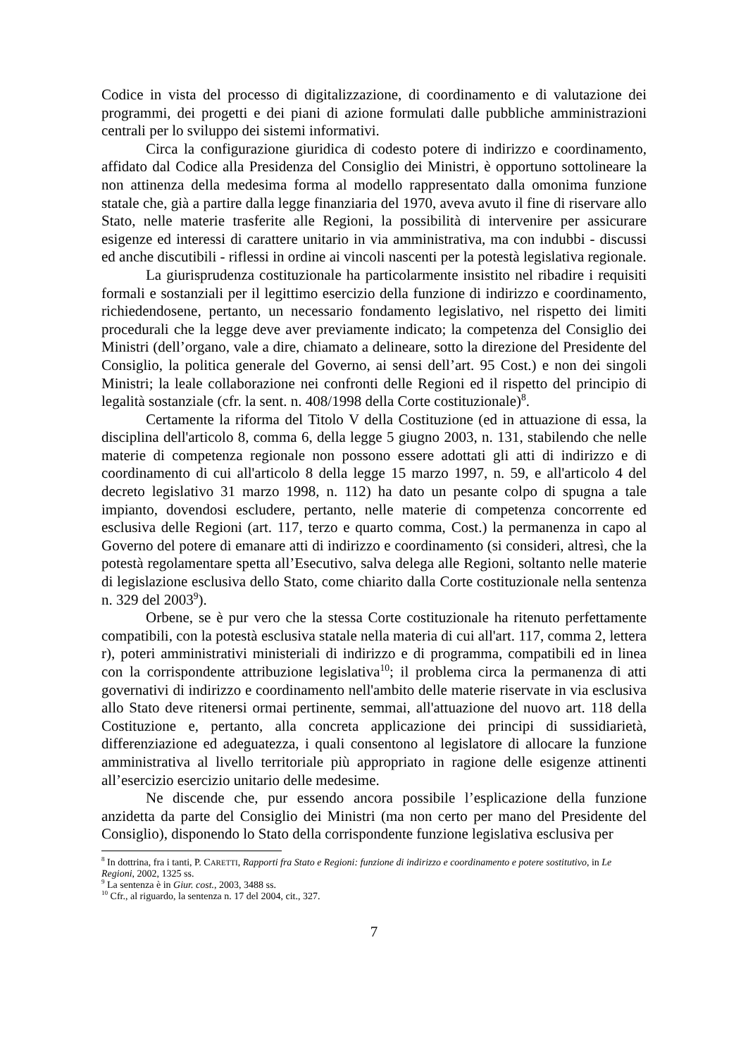Codice in vista del processo di digitalizzazione, di coordinamento e di valutazione dei programmi, dei progetti e dei piani di azione formulati dalle pubbliche amministrazioni centrali per lo sviluppo dei sistemi informativi.
Circa la configurazione giuridica di codesto potere di indirizzo e coordinamento, affidato dal Codice alla Presidenza del Consiglio dei Ministri, è opportuno sottolineare la non attinenza della medesima forma al modello rappresentato dalla omonima funzione statale che, già a partire dalla legge finanziaria del 1970, aveva avuto il fine di riservare allo Stato, nelle materie trasferite alle Regioni, la possibilità di intervenire per assicurare esigenze ed interessi di carattere unitario in via amministrativa, ma con indubbi - discussi ed anche discutibili - riflessi in ordine ai vincoli nascenti per la potestà legislativa regionale.
La giurisprudenza costituzionale ha particolarmente insistito nel ribadire i requisiti formali e sostanziali per il legittimo esercizio della funzione di indirizzo e coordinamento, richiedendosene, pertanto, un necessario fondamento legislativo, nel rispetto dei limiti procedurali che la legge deve aver previamente indicato; la competenza del Consiglio dei Ministri (dell’organo, vale a dire, chiamato a delineare, sotto la direzione del Presidente del Consiglio, la politica generale del Governo, ai sensi dell’art. 95 Cost.) e non dei singoli Ministri; la leale collaborazione nei confronti delle Regioni ed il rispetto del principio di legalità sostanziale (cfr. la sent. n. 408/1998 della Corte costituzionale)<sup>8</sup>.
Certamente la riforma del Titolo V della Costituzione (ed in attuazione di essa, la disciplina dell'articolo 8, comma 6, della legge 5 giugno 2003, n. 131, stabilendo che nelle materie di competenza regionale non possono essere adottati gli atti di indirizzo e di coordinamento di cui all'articolo 8 della legge 15 marzo 1997, n. 59, e all'articolo 4 del decreto legislativo 31 marzo 1998, n. 112) ha dato un pesante colpo di spugna a tale impianto, dovendosi escludere, pertanto, nelle materie di competenza concorrente ed esclusiva delle Regioni (art. 117, terzo e quarto comma, Cost.) la permanenza in capo al Governo del potere di emanare atti di indirizzo e coordinamento (si consideri, altresì, che la potestà regolamentare spetta all’Esecutivo, salva delega alle Regioni, soltanto nelle materie di legislazione esclusiva dello Stato, come chiarito dalla Corte costituzionale nella sentenza n. 329 del 2003<sup>9</sup>).
Orbene, se è pur vero che la stessa Corte costituzionale ha ritenuto perfettamente compatibili, con la potestà esclusiva statale nella materia di cui all'art. 117, comma 2, lettera r), poteri amministrativi ministeriali di indirizzo e di programma, compatibili ed in linea con la corrispondente attribuzione legislativa<sup>10</sup>; il problema circa la permanenza di atti governativi di indirizzo e coordinamento nell'ambito delle materie riservate in via esclusiva allo Stato deve ritenersi ormai pertinente, semmai, all'attuazione del nuovo art. 118 della Costituzione e, pertanto, alla concreta applicazione dei principi di sussidiarietà, differenziazione ed adeguatezza, i quali consentono al legislatore di allocare la funzione amministrativa al livello territoriale più appropriato in ragione delle esigenze attinenti all’esercizio esercizio unitario delle medesime.
Ne discende che, pur essendo ancora possibile l’esplicazione della funzione anzidetta da parte del Consiglio dei Ministri (ma non certo per mano del Presidente del Consiglio), disponendo lo Stato della corrispondente funzione legislativa esclusiva per
<sup>8</sup> In dottrina, fra i tanti, P. CARETTI, Rapporti fra Stato e Regioni: funzione di indirizzo e coordinamento e potere sostitutivo, in Le Regioni, 2002, 1325 ss.
<sup>9</sup> La sentenza è in Giur. cost., 2003, 3488 ss.
<sup>10</sup> Cfr., al riguardo, la sentenza n. 17 del 2004, cit., 327.
7